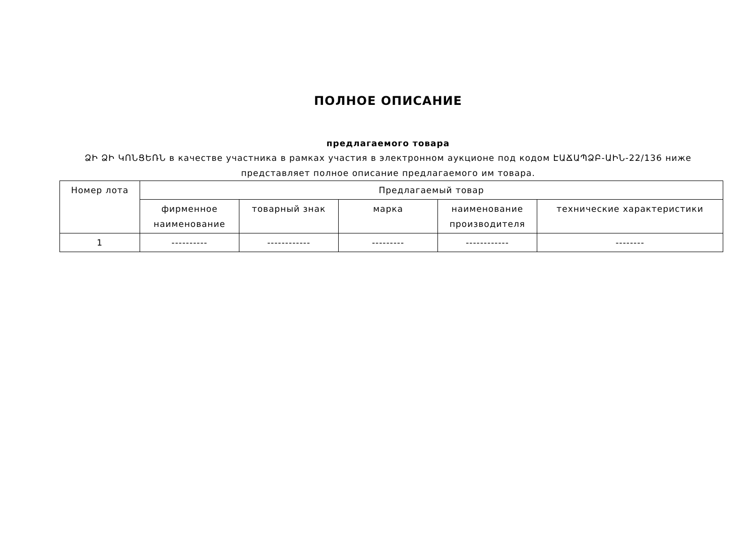ПОЛНОЕ ОПИСАНИЕ
предлагаемого товара
ՁԻ ՁԻ ԿՈՆՑԵՌՆ в качестве участника в рамках участия в электронном аукционе под кодом ԷԱՃԱՊՁԲ-ԱԻՆ-22/136 ниже представляет полное описание предлагаемого им товара.
| Номер лота | Предлагаемый товар | | | | |
| --- | --- | --- | --- | --- | --- |
| | фирменное наименование | товарный знак | марка | наименование производителя | технические характеристики |
| 1 | ---------- | ------------ | --------- | ------------ | -------- |